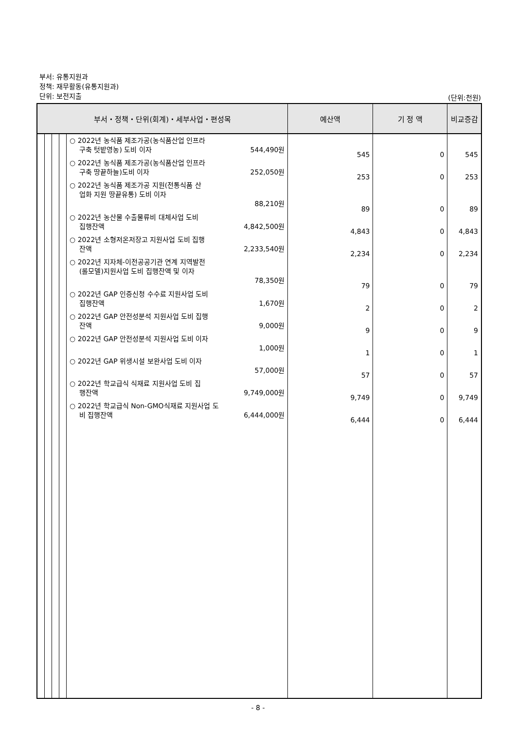부서: 유통지원과
정책: 재무활동(유통지원과)
단위: 보전지출
(단위:천원)
| 부서・정책・단위(회계)・세부사업・편성목 | | | | | 예산액 | 기 정 액 | 비교증감 |
| --- | --- | --- | --- | --- | --- | --- | --- |
| | | | | ○ 2022년 농식품 제조가공(농식품산업 인프라 구축 텃밭영농) 도비 이자 544,490원 ○ 2022년 농식품 제조가공(농식품산업 인프라 구축 땅끝하늘)도비 이자 252,050원 ○ 2022년 농식품 제조가공 지원(전통식품 산 업화 지원 땅끝유통) 도비 이자 88,210원 ○ 2022년 농산물 수출물류비 대체사업 도비 집행잔액 4,842,500원 ○ 2022년 소형저온저장고 지원사업 도비 집행 잔액 2,233,540원 ○ 2022년 지자체-이전공공기관 연계 지역발전 (롤모델)지원사업 도비 집행잔액 및 이자 78,350원 ○ 2022년 GAP 인증신청 수수료 지원사업 도비 집행잔액 1,670원 ○ 2022년 GAP 안전성분석 지원사업 도비 집행 잔액 9,000원 ○ 2022년 GAP 안전성분석 지원사업 도비 이자 1,000원 ○ 2022년 GAP 위생시설 보완사업 도비 이자 57,000원 ○ 2022년 학교급식 식재료 지원사업 도비 집 행잔액 9,749,000원 ○ 2022년 학교급식 Non-GMO식재료 지원사업 도 비 집행잔액 6,444,000원 | 545 253 89 4,843 2,234 79 2 9 1 57 9,749 6,444 | 0 0 0 0 0 0 0 0 0 0 0 0 | 545 253 89 4,843 2,234 79 2 9 1 57 9,749 6,444 |
- 8 -